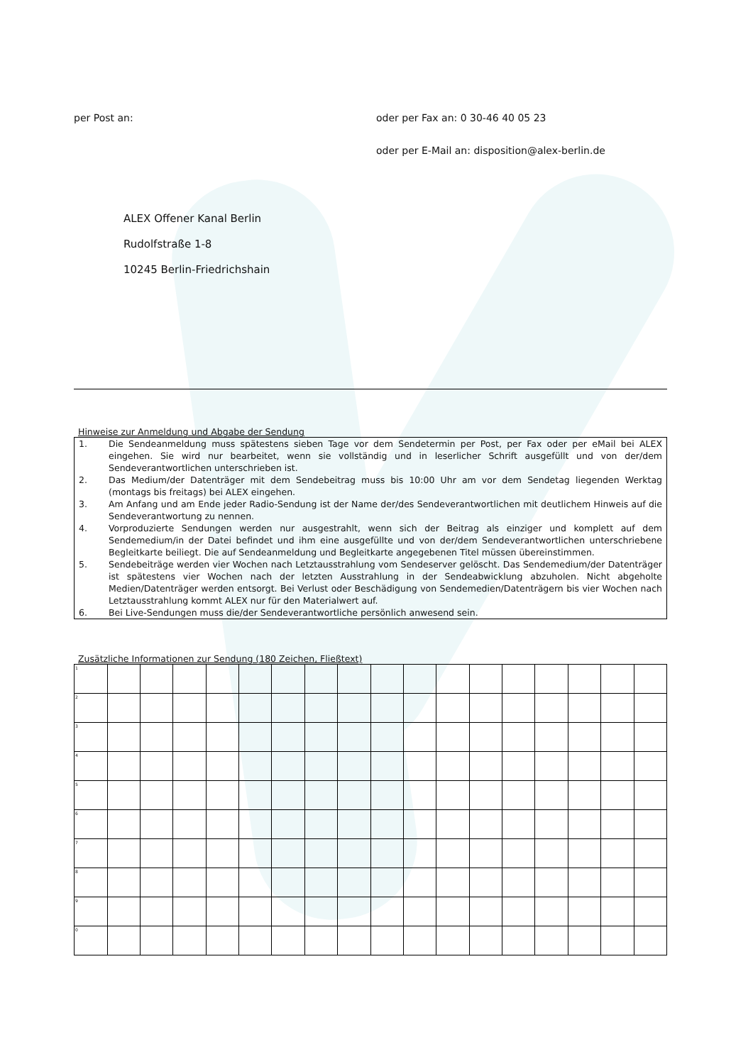per Post an: oder per Fax an: 0 30-46 40 05 23
oder per E-Mail an: disposition@alex-berlin.de
ALEX Offener Kanal Berlin
Rudolfstraße 1-8
10245 Berlin-Friedrichshain
Hinweise zur Anmeldung und Abgabe der Sendung
1. Die Sendeanmeldung muss spätestens sieben Tage vor dem Sendetermin per Post, per Fax oder per eMail bei ALEX eingehen. Sie wird nur bearbeitet, wenn sie vollständig und in leserlicher Schrift ausgefüllt und von der/dem Sendeverantwortlichen unterschrieben ist.
2. Das Medium/der Datenträger mit dem Sendebeitrag muss bis 10:00 Uhr am vor dem Sendetag liegenden Werktag (montags bis freitags) bei ALEX eingehen.
3. Am Anfang und am Ende jeder Radio-Sendung ist der Name der/des Sendeverantwortlichen mit deutlichem Hinweis auf die Sendeverantwortung zu nennen.
4. Vorproduzierte Sendungen werden nur ausgestrahlt, wenn sich der Beitrag als einziger und komplett auf dem Sendemedium/in der Datei befindet und ihm eine ausgefüllte und von der/dem Sendeverantwortlichen unterschriebene Begleitkarte beiliegt. Die auf Sendeanmeldung und Begleitkarte angegebenen Titel müssen übereinstimmen.
5. Sendebeiträge werden vier Wochen nach Letztausstrahlung vom Sendeserver gelöscht. Das Sendemedium/der Datenträger ist spätestens vier Wochen nach der letzten Ausstrahlung in der Sendeabwicklung abzuholen. Nicht abgeholte Medien/Datenträger werden entsorgt. Bei Verlust oder Beschädigung von Sendemedien/Datenträgern bis vier Wochen nach Letztausstrahlung kommt ALEX nur für den Materialwert auf.
6. Bei Live-Sendungen muss die/der Sendeverantwortliche persönlich anwesend sein.
Zusätzliche Informationen zur Sendung (180 Zeichen, Fließtext)
| 1 | | | | | | | | | | | | | | | | | |
| 2 | | | | | | | | | | | | | | | | | |
| 3 | | | | | | | | | | | | | | | | | |
| 4 | | | | | | | | | | | | | | | | | |
| 5 | | | | | | | | | | | | | | | | | |
| 6 | | | | | | | | | | | | | | | | | |
| 7 | | | | | | | | | | | | | | | | | |
| 8 | | | | | | | | | | | | | | | | | |
| 9 | | | | | | | | | | | | | | | | | |
| 0 | | | | | | | | | | | | | | | | | |